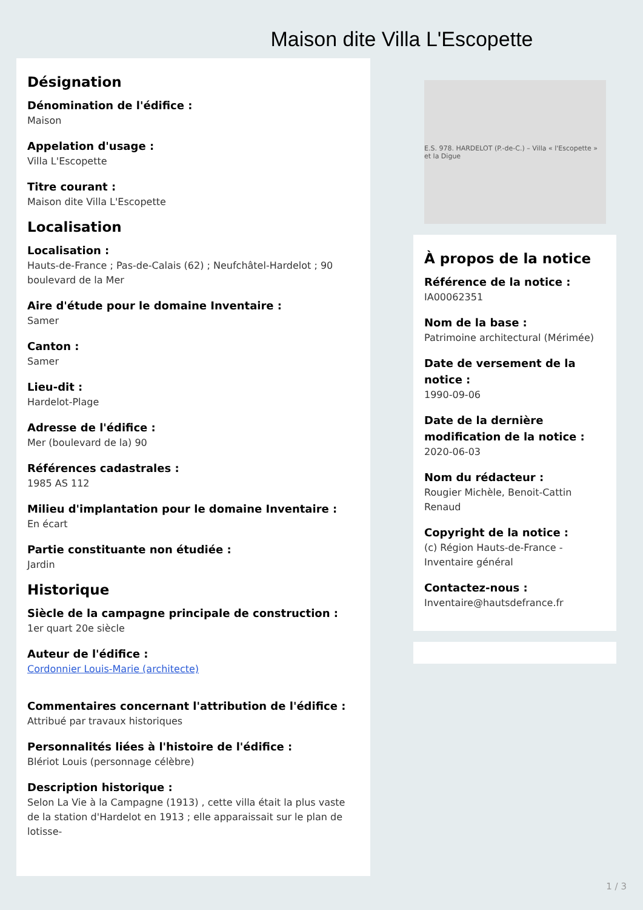Maison dite Villa L'Escopette
Désignation
Dénomination de l'édifice :
Maison
Appelation d'usage :
Villa L'Escopette
Titre courant :
Maison dite Villa L'Escopette
Localisation
Localisation :
Hauts-de-France ; Pas-de-Calais (62) ; Neufchâtel-Hardelot ; 90 boulevard de la Mer
Aire d'étude pour le domaine Inventaire :
Samer
Canton :
Samer
Lieu-dit :
Hardelot-Plage
Adresse de l'édifice :
Mer (boulevard de la) 90
Références cadastrales :
1985 AS 112
Milieu d'implantation pour le domaine Inventaire :
En écart
Partie constituante non étudiée :
Jardin
Historique
Siècle de la campagne principale de construction :
1er quart 20e siècle
Auteur de l'édifice :
Cordonnier Louis-Marie (architecte)
Commentaires concernant l'attribution de l'édifice :
Attribué par travaux historiques
Personnalités liées à l'histoire de l'édifice :
Blériot Louis (personnage célèbre)
Description historique :
Selon La Vie à la Campagne (1913) , cette villa était la plus vaste de la station d'Hardelot en 1913 ; elle apparaissait sur le plan de lotisse-
E.S. 978. HARDELOT (P.-de-C.) – Villa « l'Escopette » et la Digue
À propos de la notice
Référence de la notice :
IA00062351
Nom de la base :
Patrimoine architectural (Mérimée)
Date de versement de la notice :
1990-09-06
Date de la dernière modification de la notice :
2020-06-03
Nom du rédacteur :
Rougier Michèle, Benoit-Cattin Renaud
Copyright de la notice :
(c) Région Hauts-de-France - Inventaire général
Contactez-nous :
Inventaire@hautsdefrance.fr
1 / 3